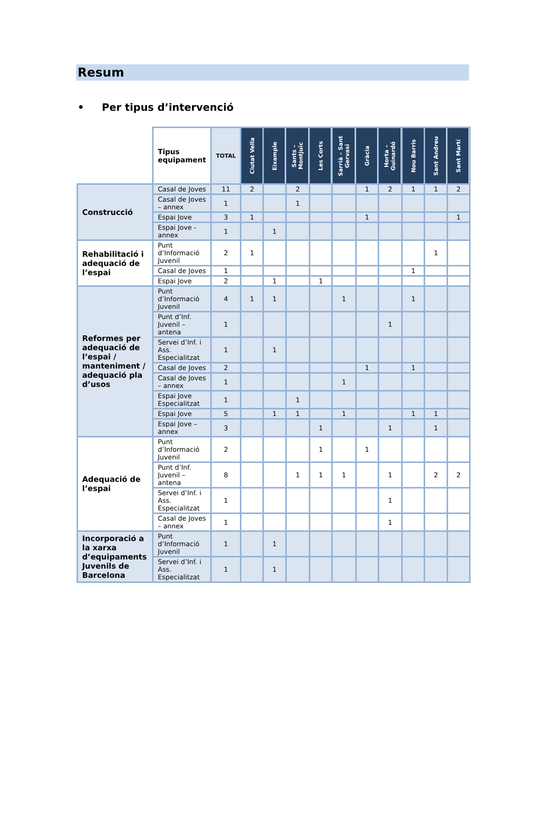Resum
• Per tipus d’intervenció
| | Tipus equipament | TOTAL | Ciutat Vella | Eixample | Sants – Montjuïc | Les Corts | Sarrià – Sant Gervasi | Gràcia | Horta – Guinardó | Nou Barris | Sant Andreu | Sant Martí |
| Construcció | Casal de Joves | 11 | 2 | | 2 | | | 1 | 2 | 1 | 1 | 2 |
| | Casal de Joves – annex | 1 | | | 1 | | | | | | | |
| | Espai Jove | 3 | 1 | | | | | 1 | | | | 1 |
| | Espai Jove - annex | 1 | | 1 | | | | | | | | |
| Rehabilitació i adequació de l’espai | Punt d’Informació Juvenil | 2 | 1 | | | | | | | | 1 | |
| | Casal de Joves | 1 | | | | | | | | 1 | | |
| | Espai Jove | 2 | | 1 | | 1 | | | | | | |
| Reformes per adequació de l’espai / manteniment / adequació pla d’usos | Punt d’Informació Juvenil | 4 | 1 | 1 | | | 1 | | | 1 | | |
| | Punt d’Inf. Juvenil – antena | 1 | | | | | | | 1 | | | |
| | Servei d’Inf. i Ass. Especialitzat | 1 | | 1 | | | | | | | | |
| | Casal de Joves | 2 | | | | | | 1 | | 1 | | |
| | Casal de Joves – annex | 1 | | | | | 1 | | | | | |
| | Espai Jove Especialitzat | 1 | | | 1 | | | | | | | |
| | Espai Jove | 5 | | 1 | 1 | | 1 | | | 1 | 1 | |
| | Espai Jove – annex | 3 | | | | 1 | | | 1 | | 1 | |
| Adequació de l’espai | Punt d’Informació Juvenil | 2 | | | | 1 | | 1 | | | | |
| | Punt d’Inf. Juvenil – antena | 8 | | | 1 | 1 | 1 | | 1 | | 2 | 2 |
| | Servei d’Inf. i Ass. Especialitzat | 1 | | | | | | | 1 | | | |
| | Casal de Joves – annex | 1 | | | | | | | 1 | | | |
| Incorporació a la xarxa d’equipaments Juvenils de Barcelona | Punt d’Informació Juvenil | 1 | | 1 | | | | | | | | |
| | Servei d’Inf. i Ass. Especialitzat | 1 | | 1 | | | | | | | | |